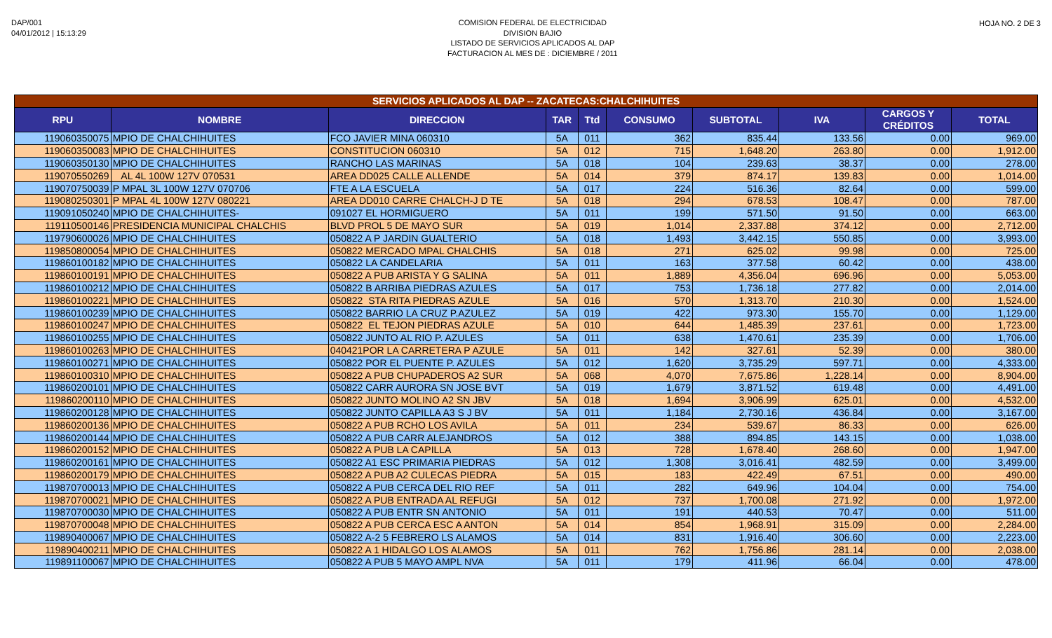DAP/001
04/01/2012 | 15:13:29
COMISION FEDERAL DE ELECTRICIDAD
DIVISION BAJIO
LISTADO DE SERVICIOS APLICADOS AL DAP
FACTURACION AL MES DE : DICIEMBRE / 2011
HOJA NO. 2 DE 3
| SERVICIOS APLICADOS AL DAP -- ZACATECAS:CHALCHIHUITES | | | | | | | | | |
| --- | --- | --- | --- | --- | --- | --- | --- | --- | --- |
| RPU | NOMBRE | DIRECCION | TAR | Ttd | CONSUMO | SUBTOTAL | IVA | CARGOS Y CRÉDITOS | TOTAL |
| 119060350075 | MPIO DE CHALCHIHUITES | FCO JAVIER MINA 060310 | 5A | 011 | 362 | 835.44 | 133.56 | 0.00 | 969.00 |
| 119060350083 | MPIO DE CHALCHIHUITES | CONSTITUCION 060310 | 5A | 012 | 715 | 1,648.20 | 263.80 | 0.00 | 1,912.00 |
| 119060350130 | MPIO DE CHALCHIHUITES | RANCHO LAS MARINAS | 5A | 018 | 104 | 239.63 | 38.37 | 0.00 | 278.00 |
| 119070550269 | AL 4L 100W 127V 070531 | AREA DD025 CALLE ALLENDE | 5A | 014 | 379 | 874.17 | 139.83 | 0.00 | 1,014.00 |
| 119070750039 | P MPAL 3L 100W 127V 070706 | FTE A LA ESCUELA | 5A | 017 | 224 | 516.36 | 82.64 | 0.00 | 599.00 |
| 119080250301 | P MPAL 4L 100W 127V 080221 | AREA DD010 CARRE CHALCH-J D TE | 5A | 018 | 294 | 678.53 | 108.47 | 0.00 | 787.00 |
| 119091050240 | MPIO DE CHALCHIHUITES- | 091027 EL HORMIGUERO | 5A | 011 | 199 | 571.50 | 91.50 | 0.00 | 663.00 |
| 119110500146 | PRESIDENCIA MUNICIPAL CHALCHIS | BLVD PROL 5 DE MAYO SUR | 5A | 019 | 1,014 | 2,337.88 | 374.12 | 0.00 | 2,712.00 |
| 119790600026 | MPIO DE CHALCHIHUITES | 050822 A P JARDIN GUALTERIO | 5A | 018 | 1,493 | 3,442.15 | 550.85 | 0.00 | 3,993.00 |
| 119850800054 | MPIO DE CHALCHIHUITES | 050822 MERCADO MPAL CHALCHIS | 5A | 018 | 271 | 625.02 | 99.98 | 0.00 | 725.00 |
| 119860100182 | MPIO DE CHALCHIHUITES | 050822 LA CANDELARIA | 5A | 011 | 163 | 377.58 | 60.42 | 0.00 | 438.00 |
| 119860100191 | MPIO DE CHALCHIHUITES | 050822 A PUB ARISTA Y G SALINA | 5A | 011 | 1,889 | 4,356.04 | 696.96 | 0.00 | 5,053.00 |
| 119860100212 | MPIO DE CHALCHIHUITES | 050822 B ARRIBA PIEDRAS AZULES | 5A | 017 | 753 | 1,736.18 | 277.82 | 0.00 | 2,014.00 |
| 119860100221 | MPIO DE CHALCHIHUITES | 050822 STA RITA PIEDRAS AZULE | 5A | 016 | 570 | 1,313.70 | 210.30 | 0.00 | 1,524.00 |
| 119860100239 | MPIO DE CHALCHIHUITES | 050822 BARRIO LA CRUZ P.AZULEZ | 5A | 019 | 422 | 973.30 | 155.70 | 0.00 | 1,129.00 |
| 119860100247 | MPIO DE CHALCHIHUITES | 050822 EL TEJON PIEDRAS AZULE | 5A | 010 | 644 | 1,485.39 | 237.61 | 0.00 | 1,723.00 |
| 119860100255 | MPIO DE CHALCHIHUITES | 050822 JUNTO AL RIO P. AZULES | 5A | 011 | 638 | 1,470.61 | 235.39 | 0.00 | 1,706.00 |
| 119860100263 | MPIO DE CHALCHIHUITES | 040421POR LA CARRETERA P AZULE | 5A | 011 | 142 | 327.61 | 52.39 | 0.00 | 380.00 |
| 119860100271 | MPIO DE CHALCHIHUITES | 050822 POR EL PUENTE P. AZULES | 5A | 012 | 1,620 | 3,735.29 | 597.71 | 0.00 | 4,333.00 |
| 119860100310 | MPIO DE CHALCHIHUITES | 050822 A PUB CHUPADEROS A2 SUR | 5A | 068 | 4,070 | 7,675.86 | 1,228.14 | 0.00 | 8,904.00 |
| 119860200101 | MPIO DE CHALCHIHUITES | 050822 CARR AURORA SN JOSE BVT | 5A | 019 | 1,679 | 3,871.52 | 619.48 | 0.00 | 4,491.00 |
| 119860200110 | MPIO DE CHALCHIHUITES | 050822 JUNTO MOLINO A2 SN JBV | 5A | 018 | 1,694 | 3,906.99 | 625.01 | 0.00 | 4,532.00 |
| 119860200128 | MPIO DE CHALCHIHUITES | 050822 JUNTO CAPILLA A3 S J BV | 5A | 011 | 1,184 | 2,730.16 | 436.84 | 0.00 | 3,167.00 |
| 119860200136 | MPIO DE CHALCHIHUITES | 050822 A PUB RCHO LOS AVILA | 5A | 011 | 234 | 539.67 | 86.33 | 0.00 | 626.00 |
| 119860200144 | MPIO DE CHALCHIHUITES | 050822 A PUB CARR ALEJANDROS | 5A | 012 | 388 | 894.85 | 143.15 | 0.00 | 1,038.00 |
| 119860200152 | MPIO DE CHALCHIHUITES | 050822 A PUB LA CAPILLA | 5A | 013 | 728 | 1,678.40 | 268.60 | 0.00 | 1,947.00 |
| 119860200161 | MPIO DE CHALCHIHUITES | 050822 A1 ESC PRIMARIA PIEDRAS | 5A | 012 | 1,308 | 3,016.41 | 482.59 | 0.00 | 3,499.00 |
| 119860200179 | MPIO DE CHALCHIHUITES | 050822 A PUB A2 CULECAS PIEDRA | 5A | 015 | 183 | 422.49 | 67.51 | 0.00 | 490.00 |
| 119870700013 | MPIO DE CHALCHIHUITES | 050822 A PUB CERCA DEL RIO REF | 5A | 011 | 282 | 649.96 | 104.04 | 0.00 | 754.00 |
| 119870700021 | MPIO DE CHALCHIHUITES | 050822 A PUB ENTRADA AL REFUGI | 5A | 012 | 737 | 1,700.08 | 271.92 | 0.00 | 1,972.00 |
| 119870700030 | MPIO DE CHALCHIHUITES | 050822 A PUB ENTR SN ANTONIO | 5A | 011 | 191 | 440.53 | 70.47 | 0.00 | 511.00 |
| 119870700048 | MPIO DE CHALCHIHUITES | 050822 A PUB CERCA ESC A ANTON | 5A | 014 | 854 | 1,968.91 | 315.09 | 0.00 | 2,284.00 |
| 119890400067 | MPIO DE CHALCHIHUITES | 050822 A-2 5 FEBRERO LS ALAMOS | 5A | 014 | 831 | 1,916.40 | 306.60 | 0.00 | 2,223.00 |
| 119890400211 | MPIO DE CHALCHIHUITES | 050822 A 1 HIDALGO LOS ALAMOS | 5A | 011 | 762 | 1,756.86 | 281.14 | 0.00 | 2,038.00 |
| 119891100067 | MPIO DE CHALCHIHUITES | 050822 A PUB 5 MAYO AMPL NVA | 5A | 011 | 179 | 411.96 | 66.04 | 0.00 | 478.00 |